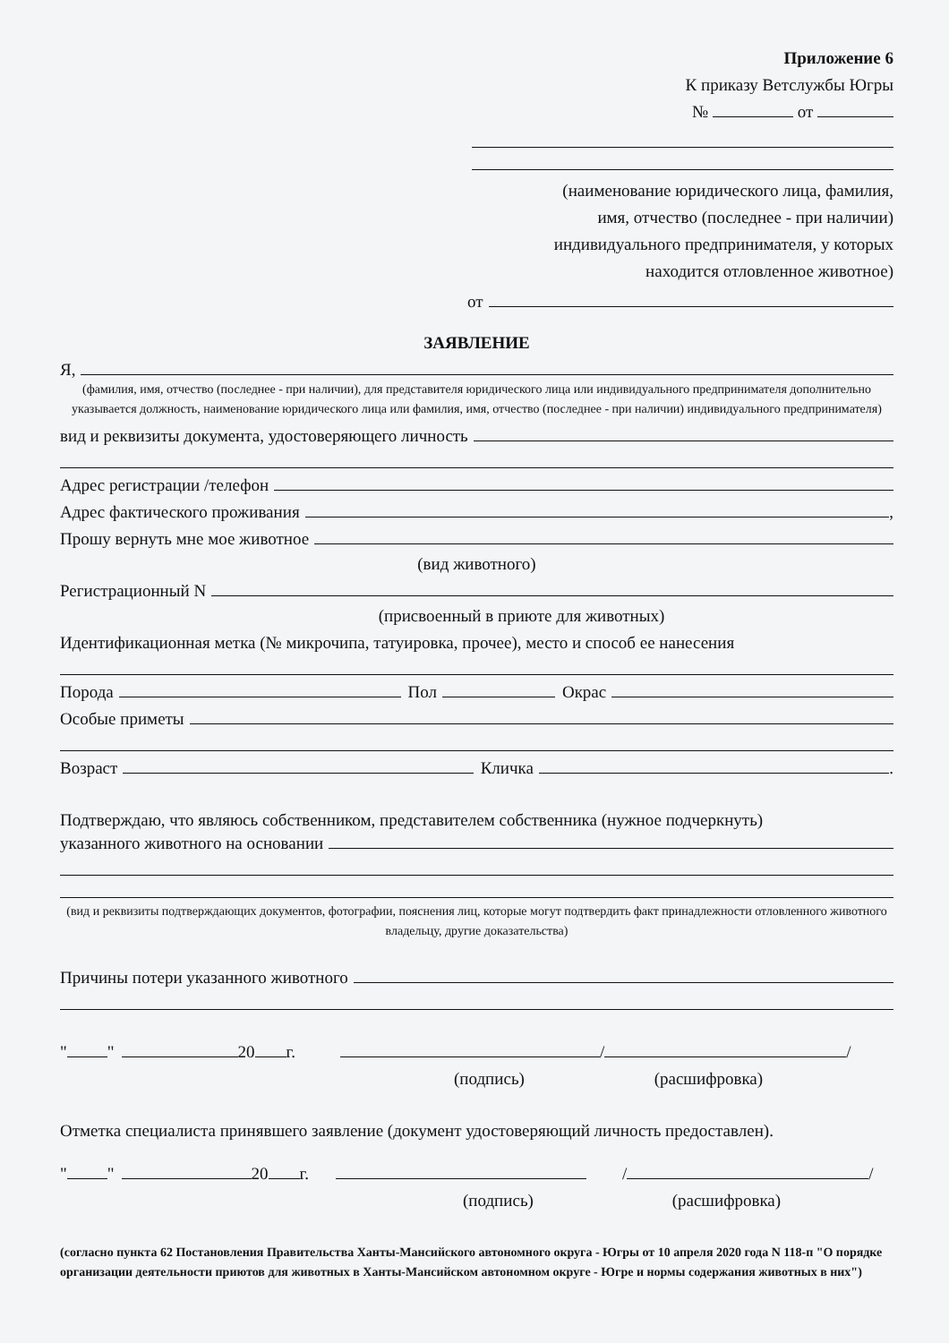Приложение 6
К приказу Ветслужбы Югры
№ от
(наименование юридического лица, фамилия,
имя, отчество (последнее - при наличии)
индивидуального предпринимателя, у которых
находится отловленное животное)
от
ЗАЯВЛЕНИЕ
Я,
(фамилия, имя, отчество (последнее - при наличии), для представителя юридического лица или индивидуального предпринимателя дополнительно указывается должность, наименование юридического лица или фамилия, имя, отчество (последнее - при наличии) индивидуального предпринимателя)
вид и реквизиты документа, удостоверяющего личность
Адрес регистрации /телефон
Адрес фактического проживания ,
Прошу вернуть мне мое животное
(вид животного)
Регистрационный N
(присвоенный в приюте для животных)
Идентификационная метка (№ микрочипа, татуировка, прочее), место и способ ее нанесения
Порода Пол Окрас
Особые приметы
Возраст Кличка .
Подтверждаю, что являюсь собственником, представителем собственника (нужное подчеркнуть)
указанного животного на основании
(вид и реквизиты подтверждающих документов, фотографии, пояснения лиц, которые могут подтвердить факт принадлежности отловленного животного владельцу, другие доказательства)
Причины потери указанного животного
" " 20 г. / /
(подпись) (расшифровка)
Отметка специалиста принявшего заявление (документ удостоверяющий личность предоставлен).
" " 20 г. / /
(подпись) (расшифровка)
(согласно пункта 62 Постановления Правительства Ханты-Мансийского автономного округа - Югры от 10 апреля 2020 года N 118-п "О порядке организации деятельности приютов для животных в Ханты-Мансийском автономном округе - Югре и нормы содержания животных в них")